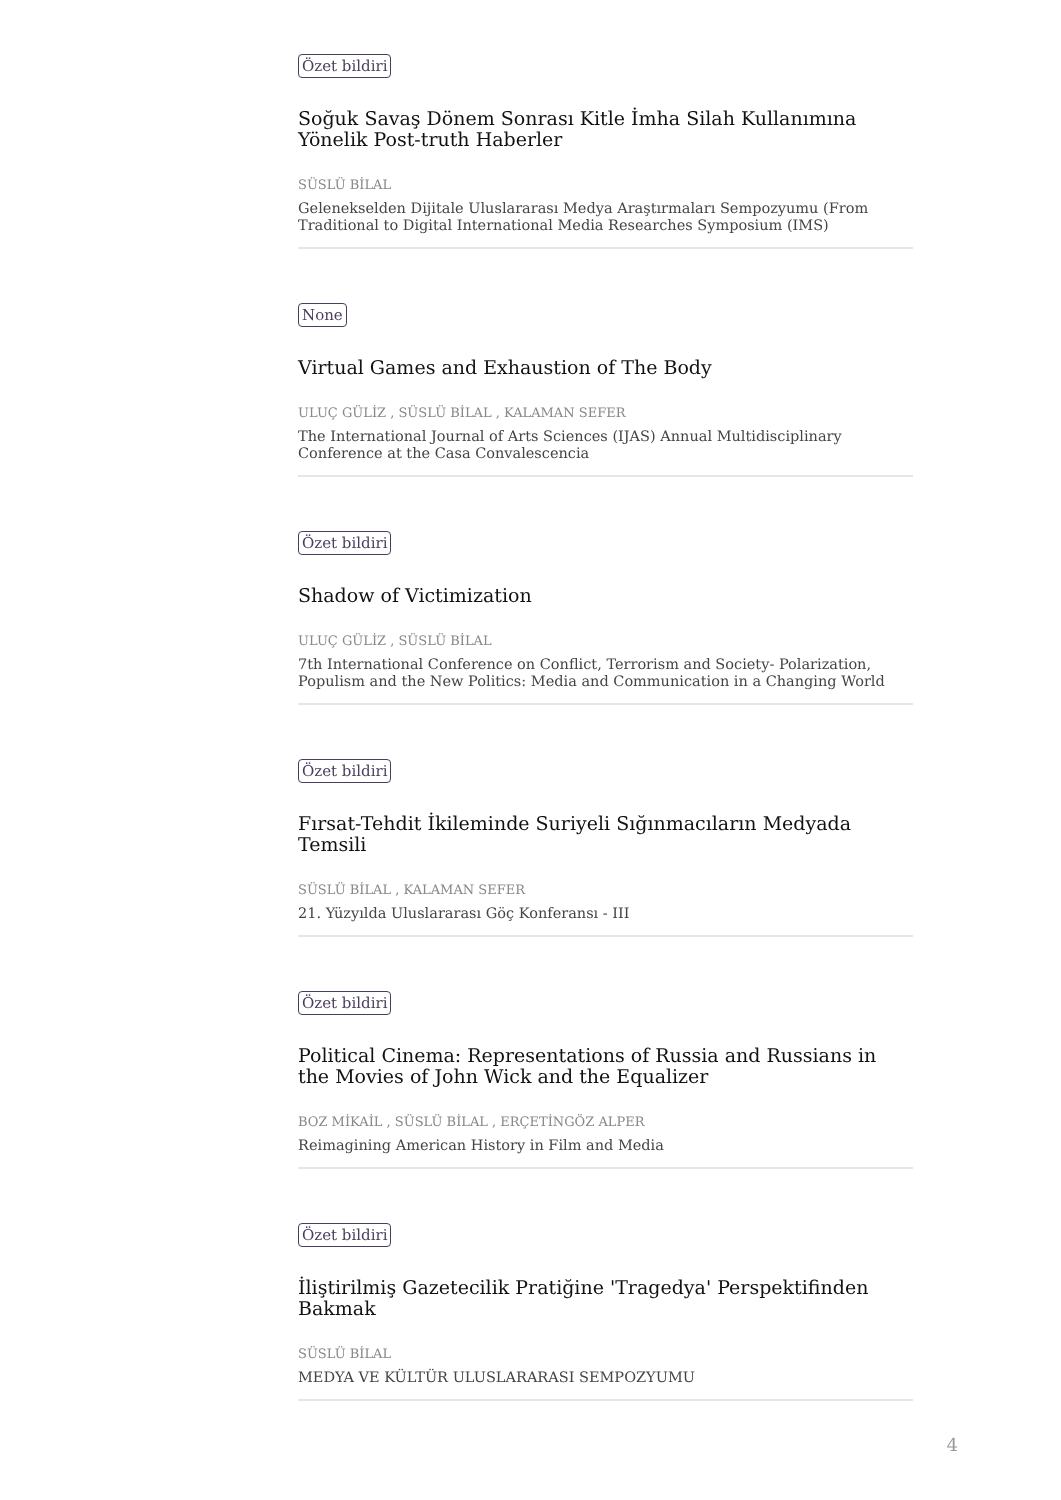Özet bildiri
Soğuk Savaş Dönem Sonrası Kitle İmha Silah Kullanımına Yönelik Post-truth Haberler
SÜSLÜ BİLAL
Gelenekselden Dijitale Uluslararası Medya Araştırmaları Sempozyumu (From Traditional to Digital International Media Researches Symposium (IMS)
None
Virtual Games and Exhaustion of The Body
ULUÇ GÜLİZ , SÜSLÜ BİLAL , KALAMAN SEFER
The International Journal of Arts Sciences (IJAS) Annual Multidisciplinary Conference at the Casa Convalescencia
Özet bildiri
Shadow of Victimization
ULUÇ GÜLİZ , SÜSLÜ BİLAL
7th International Conference on Conflict, Terrorism and Society- Polarization, Populism and the New Politics: Media and Communication in a Changing World
Özet bildiri
Fırsat-Tehdit İkileminde Suriyeli Sığınmacıların Medyada Temsili
SÜSLÜ BİLAL , KALAMAN SEFER
21. Yüzyılda Uluslararası Göç Konferansı - III
Özet bildiri
Political Cinema: Representations of Russia and Russians in the Movies of John Wick and the Equalizer
BOZ MİKAİL , SÜSLÜ BİLAL , ERÇETİNGÖZ ALPER
Reimagining American History in Film and Media
Özet bildiri
İliştirilmiş Gazetecilik Pratiğine 'Tragedya' Perspektifinden Bakmak
SÜSLÜ BİLAL
MEDYA VE KÜLTÜR ULUSLARARASI SEMPOZYUMU
4